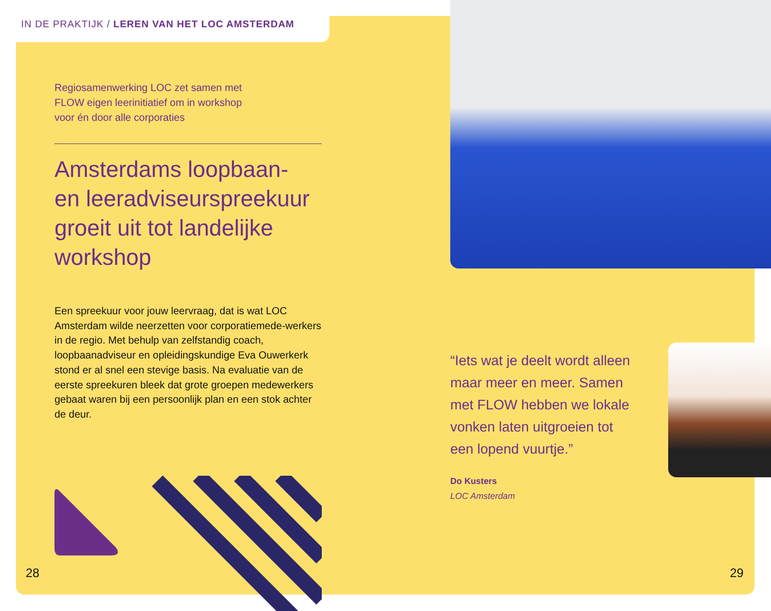IN DE PRAKTIJK / LEREN VAN HET LOC AMSTERDAM
Regiosamenwerking LOC zet samen met
FLOW eigen leerinitiatief om in workshop
voor én door alle corporaties
Amsterdams loopbaan-
en leeradviseurspreekuur groeit uit tot landelijke workshop
Een spreekuur voor jouw leervraag, dat is wat LOC Amsterdam wilde neerzetten voor corporatiemede-werkers in de regio. Met behulp van zelfstandig coach, loopbaanadviseur en opleidingskundige Eva Ouwerkerk stond er al snel een stevige basis. Na evaluatie van de eerste spreekuren bleek dat grote groepen medewerkers gebaat waren bij een persoonlijk plan en een stok achter de deur.
“Iets wat je deelt wordt alleen maar meer en meer. Samen met FLOW hebben we lokale vonken laten uitgroeien tot een lopend vuurtje.”
Do Kusters
LOC Amsterdam
28 29